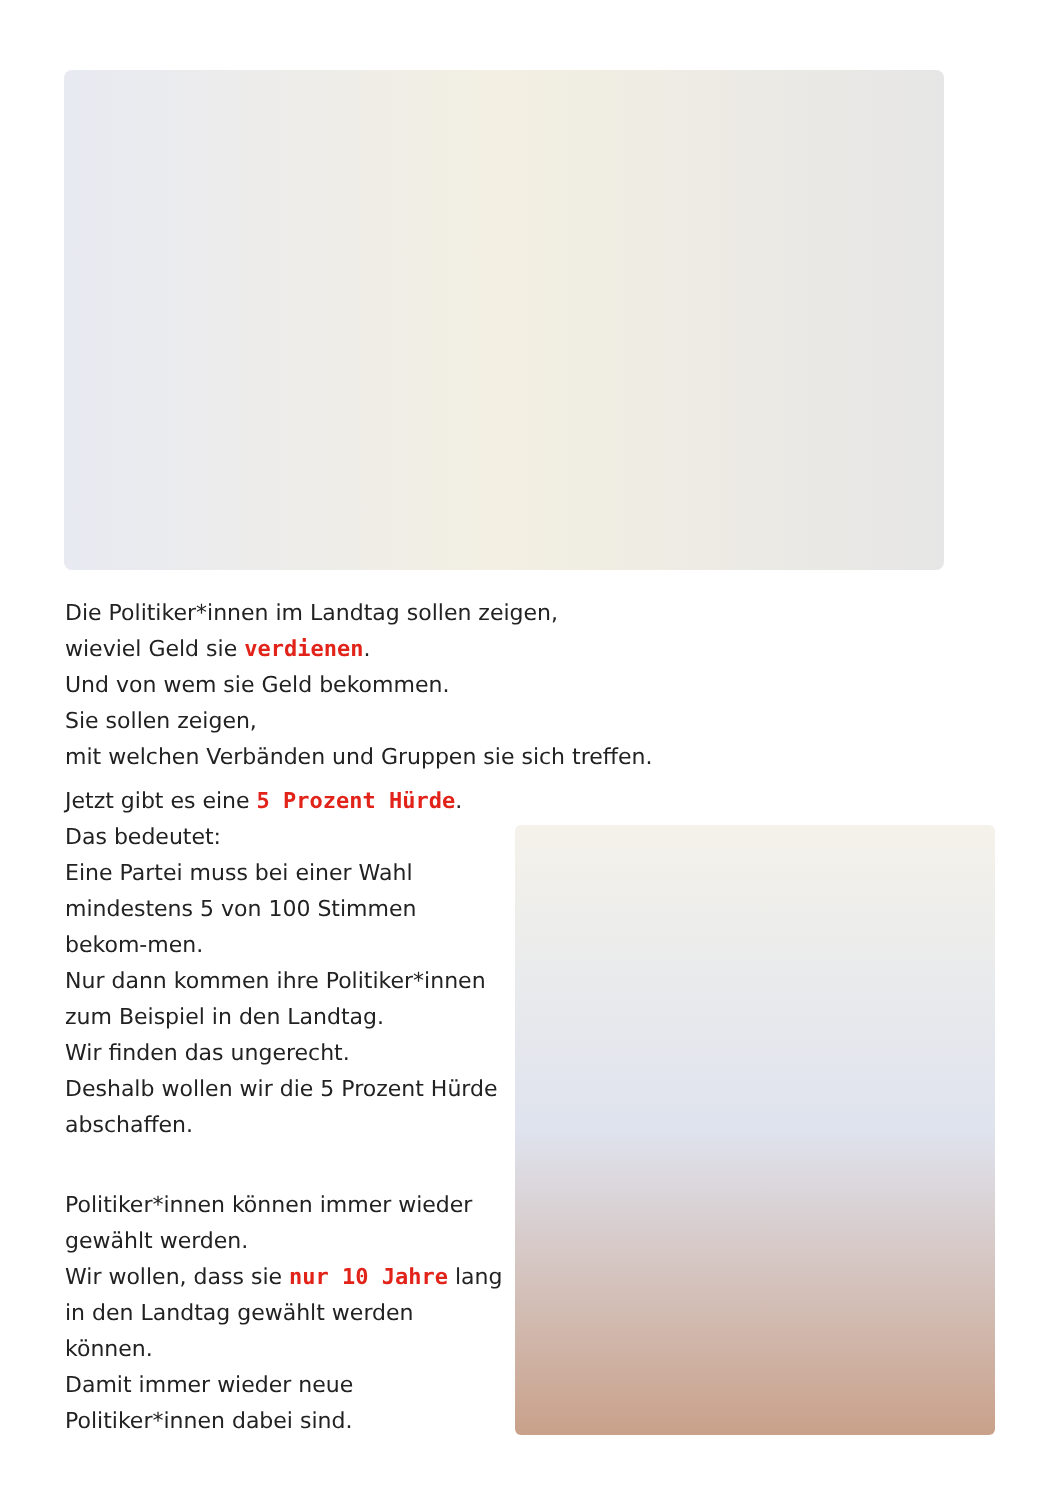Die Politiker*innen im Landtag sollen zeigen,
wieviel Geld sie verdienen.
Und von wem sie Geld bekommen.
Sie sollen zeigen,
mit welchen Verbänden und Gruppen sie sich treffen.
Jetzt gibt es eine 5 Prozent Hürde.
Das bedeutet:
Eine Partei muss bei einer Wahl mindestens 5 von 100 Stimmen bekom-men.
Nur dann kommen ihre Politiker*innen zum Beispiel in den Landtag.
Wir finden das ungerecht.
Deshalb wollen wir die 5 Prozent Hürde abschaffen.
Politiker*innen können immer wieder gewählt werden.
Wir wollen, dass sie nur 10 Jahre lang in den Landtag gewählt werden können.
Damit immer wieder neue Politiker*innen dabei sind.